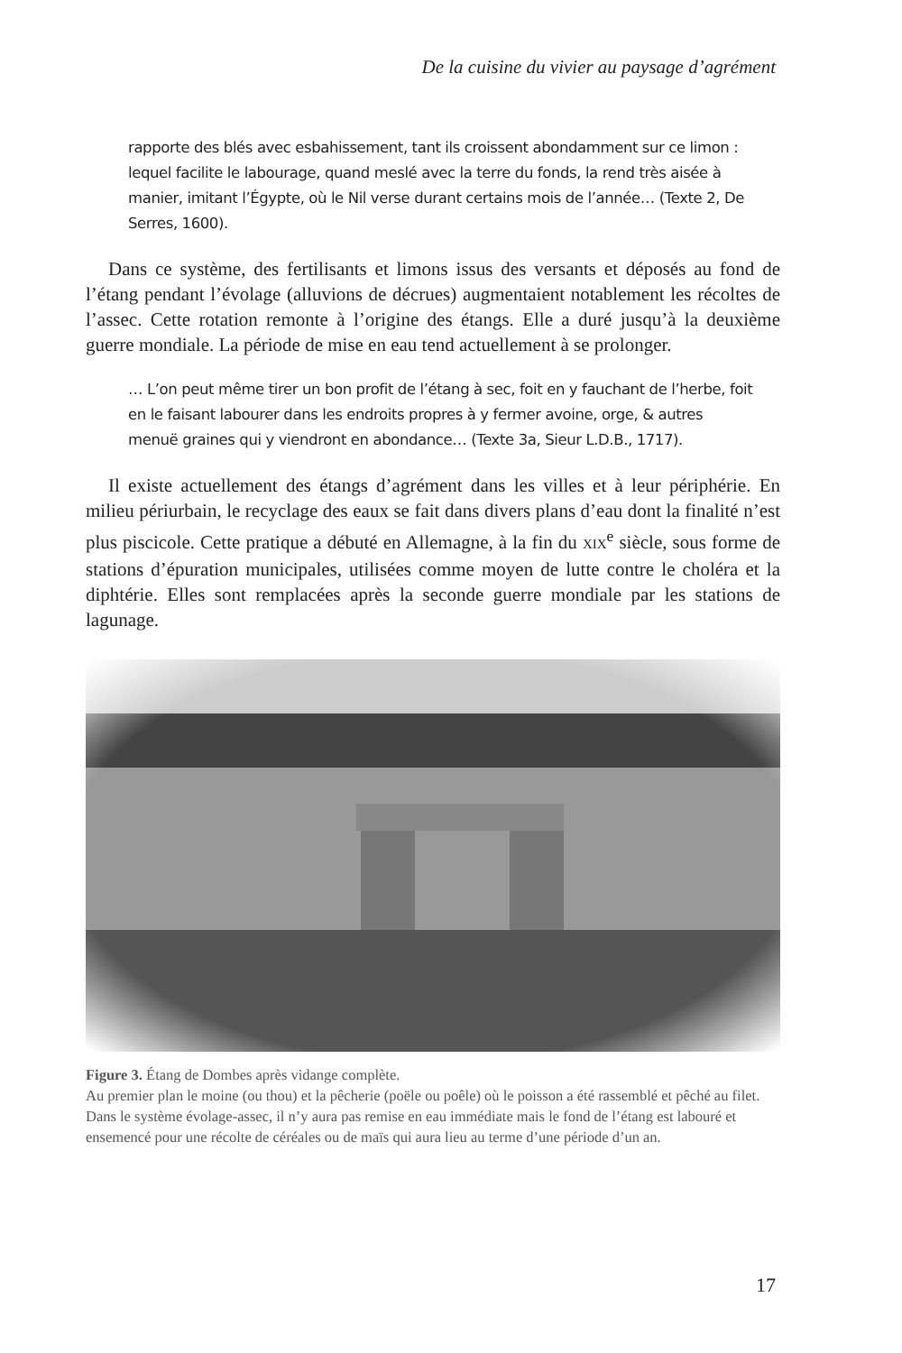De la cuisine du vivier au paysage d’agrément
rapporte des blés avec esbahissement, tant ils croissent abondamment sur ce limon : lequel facilite le labourage, quand meslé avec la terre du fonds, la rend très aisée à manier, imitant l’Égypte, où le Nil verse durant certains mois de l’année… (Texte 2, De Serres, 1600).
Dans ce système, des fertilisants et limons issus des versants et déposés au fond de l’étang pendant l’évolage (alluvions de décrues) augmentaient notablement les récoltes de l’assec. Cette rotation remonte à l’origine des étangs. Elle a duré jusqu’à la deuxième guerre mondiale. La période de mise en eau tend actuellement à se prolonger.
… L’on peut même tirer un bon profit de l’étang à sec, foit en y fauchant de l’herbe, foit en le faisant labourer dans les endroits propres à y fermer avoine, orge, & autres menuë graines qui y viendront en abondance… (Texte 3a, Sieur L.D.B., 1717).
Il existe actuellement des étangs d’agrément dans les villes et à leur périphérie. En milieu périurbain, le recyclage des eaux se fait dans divers plans d’eau dont la finalité n’est plus piscicole. Cette pratique a débuté en Allemagne, à la fin du XIX<sup>e</sup> siècle, sous forme de stations d’épuration municipales, utilisées comme moyen de lutte contre le choléra et la diphtérie. Elles sont remplacées après la seconde guerre mondiale par les stations de lagunage.
Figure 3. Étang de Dombes après vidange complète.
Au premier plan le moine (ou thou) et la pêcherie (poële ou poêle) où le poisson a été rassemblé et pêché au filet. Dans le système évolage-assec, il n’y aura pas remise en eau immédiate mais le fond de l’étang est labouré et ensemencé pour une récolte de céréales ou de maïs qui aura lieu au terme d’une période d’un an.
17